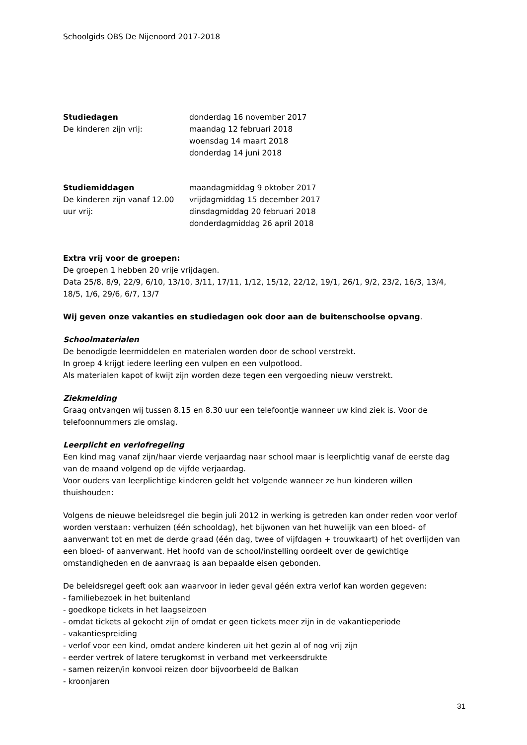Schoolgids OBS De Nijenoord 2017-2018
| Studiedagen | donderdag 16 november 2017 |
| De kinderen zijn vrij: | maandag 12 februari 2018 |
| | woensdag 14 maart 2018 |
| | donderdag 14 juni 2018 |
| Studiemiddagen | maandagmiddag 9 oktober 2017 |
| De kinderen zijn vanaf 12.00 | vrijdagmiddag 15 december 2017 |
| uur vrij: | dinsdagmiddag 20 februari 2018 |
| | donderdagmiddag 26 april 2018 |
Extra vrij voor de groepen:
De groepen 1 hebben 20 vrije vrijdagen.
Data 25/8, 8/9, 22/9, 6/10, 13/10, 3/11, 17/11, 1/12, 15/12, 22/12, 19/1, 26/1, 9/2, 23/2, 16/3, 13/4, 18/5, 1/6, 29/6, 6/7, 13/7
Wij geven onze vakanties en studiedagen ook door aan de buitenschoolse opvang.
Schoolmaterialen
De benodigde leermiddelen en materialen worden door de school verstrekt.
In groep 4 krijgt iedere leerling een vulpen en een vulpotlood.
Als materialen kapot of kwijt zijn worden deze tegen een vergoeding nieuw verstrekt.
Ziekmelding
Graag ontvangen wij tussen 8.15 en 8.30 uur een telefoontje wanneer uw kind ziek is. Voor de telefoonnummers zie omslag.
Leerplicht en verlofregeling
Een kind mag vanaf zijn/haar vierde verjaardag naar school maar is leerplichtig vanaf de eerste dag van de maand volgend op de vijfde verjaardag.
Voor ouders van leerplichtige kinderen geldt het volgende wanneer ze hun kinderen willen thuishouden:
Volgens de nieuwe beleidsregel die begin juli 2012 in werking is getreden kan onder reden voor verlof worden verstaan: verhuizen (één schooldag), het bijwonen van het huwelijk van een bloed- of aanverwant tot en met de derde graad (één dag, twee of vijfdagen + trouwkaart) of het overlijden van een bloed- of aanverwant. Het hoofd van de school/instelling oordeelt over de gewichtige omstandigheden en de aanvraag is aan bepaalde eisen gebonden.
De beleidsregel geeft ook aan waarvoor in ieder geval géén extra verlof kan worden gegeven:
- familiebezoek in het buitenland
- goedkope tickets in het laagseizoen
- omdat tickets al gekocht zijn of omdat er geen tickets meer zijn in de vakantieperiode
- vakantiespreiding
- verlof voor een kind, omdat andere kinderen uit het gezin al of nog vrij zijn
- eerder vertrek of latere terugkomst in verband met verkeersdrukte
- samen reizen/in konvooi reizen door bijvoorbeeld de Balkan
- kroonjaren
31